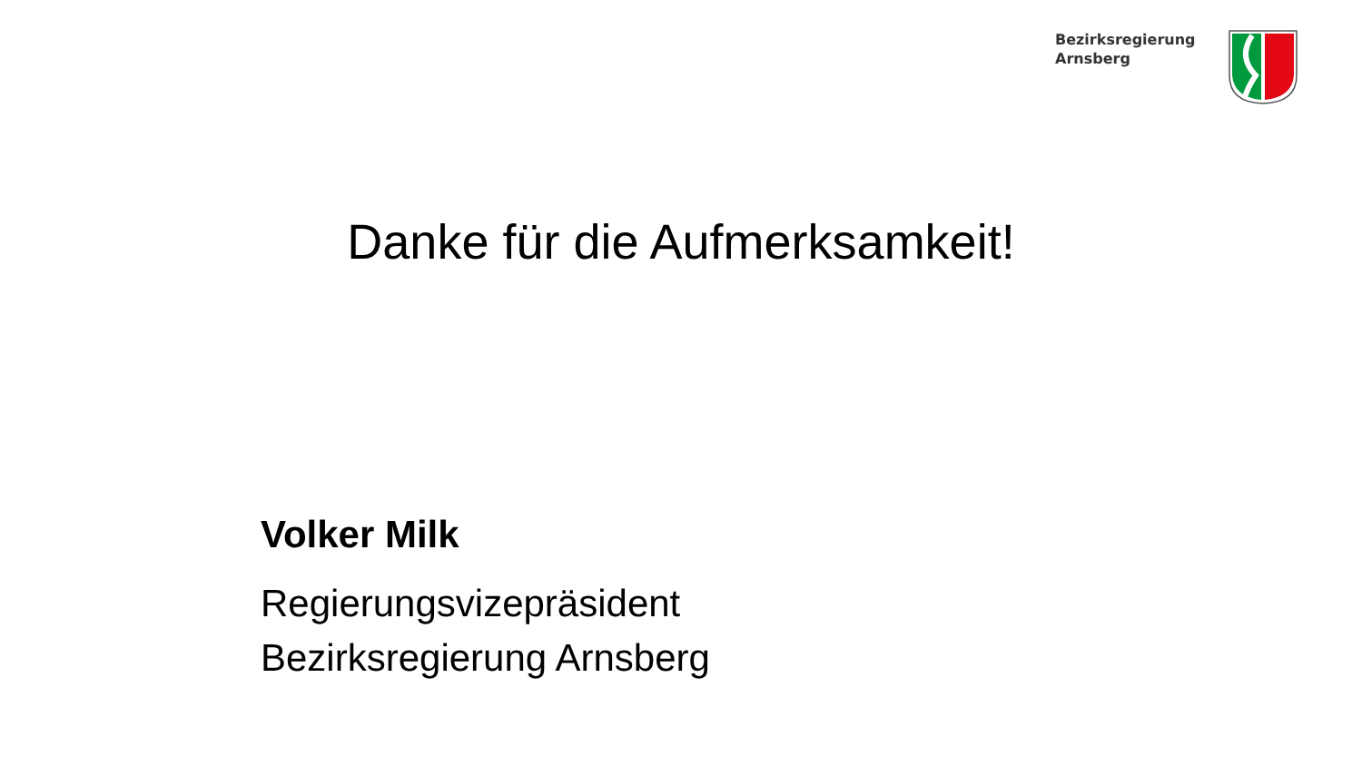Bezirksregierung
Arnsberg
Danke für die Aufmerksamkeit!
Volker Milk
Regierungsvizepräsident
Bezirksregierung Arnsberg